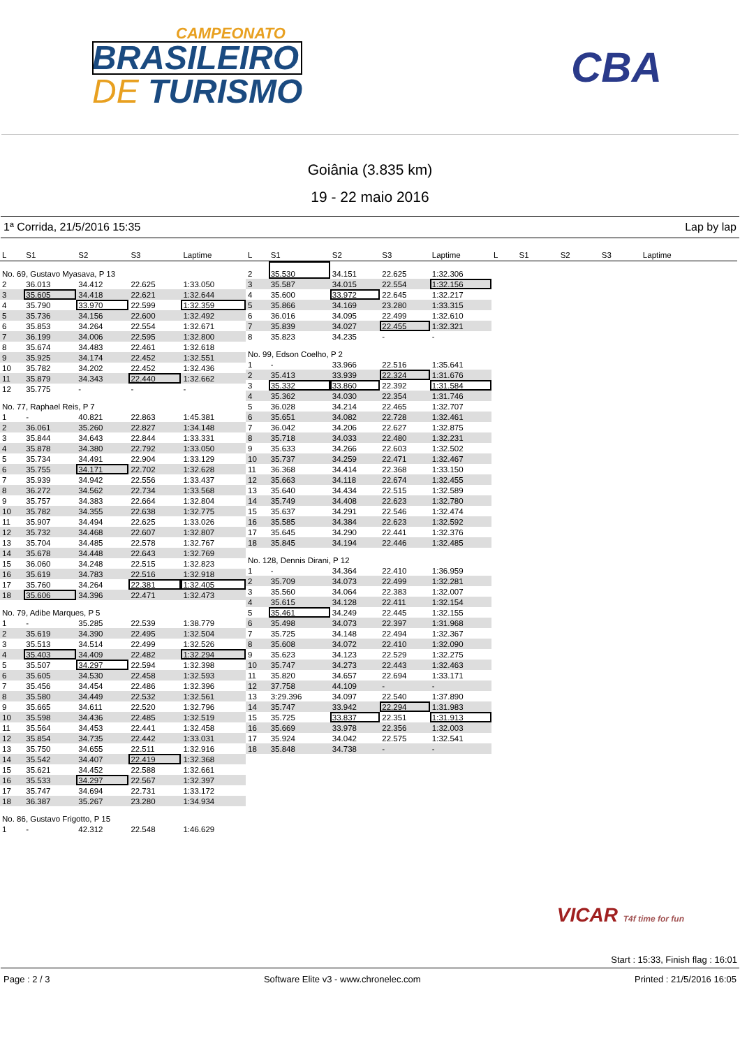CAMPEONATO
BRASILEIRO
DE TURISMO
CBA
Goiânia (3.835 km)
19 - 22 maio 2016
1ª Corrida, 21/5/2016 15:35 Lap by lap
| L | S1 | S2 | S3 | Laptime |
| --- | --- | --- | --- | --- |
| No. 69, Gustavo Myasava, P 13 | | | | |
| 2 | 36.013 | 34.412 | 22.625 | 1:33.050 |
| 3 | 35.605 | 34.418 | 22.621 | 1:32.644 |
| 4 | 35.790 | 33.970 | 22.599 | 1:32.359 |
| 5 | 35.736 | 34.156 | 22.600 | 1:32.492 |
| 6 | 35.853 | 34.264 | 22.554 | 1:32.671 |
| 7 | 36.199 | 34.006 | 22.595 | 1:32.800 |
| 8 | 35.674 | 34.483 | 22.461 | 1:32.618 |
| 9 | 35.925 | 34.174 | 22.452 | 1:32.551 |
| 10 | 35.782 | 34.202 | 22.452 | 1:32.436 |
| 11 | 35.879 | 34.343 | 22.440 | 1:32.662 |
| 12 | 35.775 | - | - | - |
| No. 77, Raphael Reis, P 7 | | | | |
| 1 | - | 40.821 | 22.863 | 1:45.381 |
| 2 | 36.061 | 35.260 | 22.827 | 1:34.148 |
| 3 | 35.844 | 34.643 | 22.844 | 1:33.331 |
| 4 | 35.878 | 34.380 | 22.792 | 1:33.050 |
| 5 | 35.734 | 34.491 | 22.904 | 1:33.129 |
| 6 | 35.755 | 34.171 | 22.702 | 1:32.628 |
| 7 | 35.939 | 34.942 | 22.556 | 1:33.437 |
| 8 | 36.272 | 34.562 | 22.734 | 1:33.568 |
| 9 | 35.757 | 34.383 | 22.664 | 1:32.804 |
| 10 | 35.782 | 34.355 | 22.638 | 1:32.775 |
| 11 | 35.907 | 34.494 | 22.625 | 1:33.026 |
| 12 | 35.732 | 34.468 | 22.607 | 1:32.807 |
| 13 | 35.704 | 34.485 | 22.578 | 1:32.767 |
| 14 | 35.678 | 34.448 | 22.643 | 1:32.769 |
| 15 | 36.060 | 34.248 | 22.515 | 1:32.823 |
| 16 | 35.619 | 34.783 | 22.516 | 1:32.918 |
| 17 | 35.760 | 34.264 | 22.381 | 1:32.405 |
| 18 | 35.606 | 34.396 | 22.471 | 1:32.473 |
| No. 79, Adibe Marques, P 5 | | | | |
| 1 | - | 35.285 | 22.539 | 1:38.779 |
| 2 | 35.619 | 34.390 | 22.495 | 1:32.504 |
| 3 | 35.513 | 34.514 | 22.499 | 1:32.526 |
| 4 | 35.403 | 34.409 | 22.482 | 1:32.294 |
| 5 | 35.507 | 34.297 | 22.594 | 1:32.398 |
| 6 | 35.605 | 34.530 | 22.458 | 1:32.593 |
| 7 | 35.456 | 34.454 | 22.486 | 1:32.396 |
| 8 | 35.580 | 34.449 | 22.532 | 1:32.561 |
| 9 | 35.665 | 34.611 | 22.520 | 1:32.796 |
| 10 | 35.598 | 34.436 | 22.485 | 1:32.519 |
| 11 | 35.564 | 34.453 | 22.441 | 1:32.458 |
| 12 | 35.854 | 34.735 | 22.442 | 1:33.031 |
| 13 | 35.750 | 34.655 | 22.511 | 1:32.916 |
| 14 | 35.542 | 34.407 | 22.419 | 1:32.368 |
| 15 | 35.621 | 34.452 | 22.588 | 1:32.661 |
| 16 | 35.533 | 34.297 | 22.567 | 1:32.397 |
| 17 | 35.747 | 34.694 | 22.731 | 1:33.172 |
| 18 | 36.387 | 35.267 | 23.280 | 1:34.934 |
| No. 86, Gustavo Frigotto, P 15 | | | | |
| 1 | - | 42.312 | 22.548 | 1:46.629 |
| L | S1 | S2 | S3 | Laptime |
| --- | --- | --- | --- | --- |
| 2 | 35.530 | 34.151 | 22.625 | 1:32.306 |
| 3 | 35.587 | 34.015 | 22.554 | 1:32.156 |
| 4 | 35.600 | 33.972 | 22.645 | 1:32.217 |
| 5 | 35.866 | 34.169 | 23.280 | 1:33.315 |
| 6 | 36.016 | 34.095 | 22.499 | 1:32.610 |
| 7 | 35.839 | 34.027 | 22.455 | 1:32.321 |
| 8 | 35.823 | 34.235 | - | - |
| No. 99, Edson Coelho, P 2 | | | | |
| 1 | - | 33.966 | 22.516 | 1:35.641 |
| 2 | 35.413 | 33.939 | 22.324 | 1:31.676 |
| 3 | 35.332 | 33.860 | 22.392 | 1:31.584 |
| 4 | 35.362 | 34.030 | 22.354 | 1:31.746 |
| 5 | 36.028 | 34.214 | 22.465 | 1:32.707 |
| 6 | 35.651 | 34.082 | 22.728 | 1:32.461 |
| 7 | 36.042 | 34.206 | 22.627 | 1:32.875 |
| 8 | 35.718 | 34.033 | 22.480 | 1:32.231 |
| 9 | 35.633 | 34.266 | 22.603 | 1:32.502 |
| 10 | 35.737 | 34.259 | 22.471 | 1:32.467 |
| 11 | 36.368 | 34.414 | 22.368 | 1:33.150 |
| 12 | 35.663 | 34.118 | 22.674 | 1:32.455 |
| 13 | 35.640 | 34.434 | 22.515 | 1:32.589 |
| 14 | 35.749 | 34.408 | 22.623 | 1:32.780 |
| 15 | 35.637 | 34.291 | 22.546 | 1:32.474 |
| 16 | 35.585 | 34.384 | 22.623 | 1:32.592 |
| 17 | 35.645 | 34.290 | 22.441 | 1:32.376 |
| 18 | 35.845 | 34.194 | 22.446 | 1:32.485 |
| No. 128, Dennis Dirani, P 12 | | | | |
| 1 | - | 34.364 | 22.410 | 1:36.959 |
| 2 | 35.709 | 34.073 | 22.499 | 1:32.281 |
| 3 | 35.560 | 34.064 | 22.383 | 1:32.007 |
| 4 | 35.615 | 34.128 | 22.411 | 1:32.154 |
| 5 | 35.461 | 34.249 | 22.445 | 1:32.155 |
| 6 | 35.498 | 34.073 | 22.397 | 1:31.968 |
| 7 | 35.725 | 34.148 | 22.494 | 1:32.367 |
| 8 | 35.608 | 34.072 | 22.410 | 1:32.090 |
| 9 | 35.623 | 34.123 | 22.529 | 1:32.275 |
| 10 | 35.747 | 34.273 | 22.443 | 1:32.463 |
| 11 | 35.820 | 34.657 | 22.694 | 1:33.171 |
| 12 | 37.758 | 44.109 | - | - |
| 13 | 3:29.396 | 34.097 | 22.540 | 1:37.890 |
| 14 | 35.747 | 33.942 | 22.294 | 1:31.983 |
| 15 | 35.725 | 33.837 | 22.351 | 1:31.913 |
| 16 | 35.669 | 33.978 | 22.356 | 1:32.003 |
| 17 | 35.924 | 34.042 | 22.575 | 1:32.541 |
| 18 | 35.848 | 34.738 | - | - |
| L | S1 | S2 | S3 | Laptime |
| --- | --- | --- | --- | --- |
VICAR T4f time for fun
Start : 15:33, Finish flag : 16:01
Page : 2 / 3 Software Elite v3 - www.chronelec.com Printed : 21/5/2016 16:05